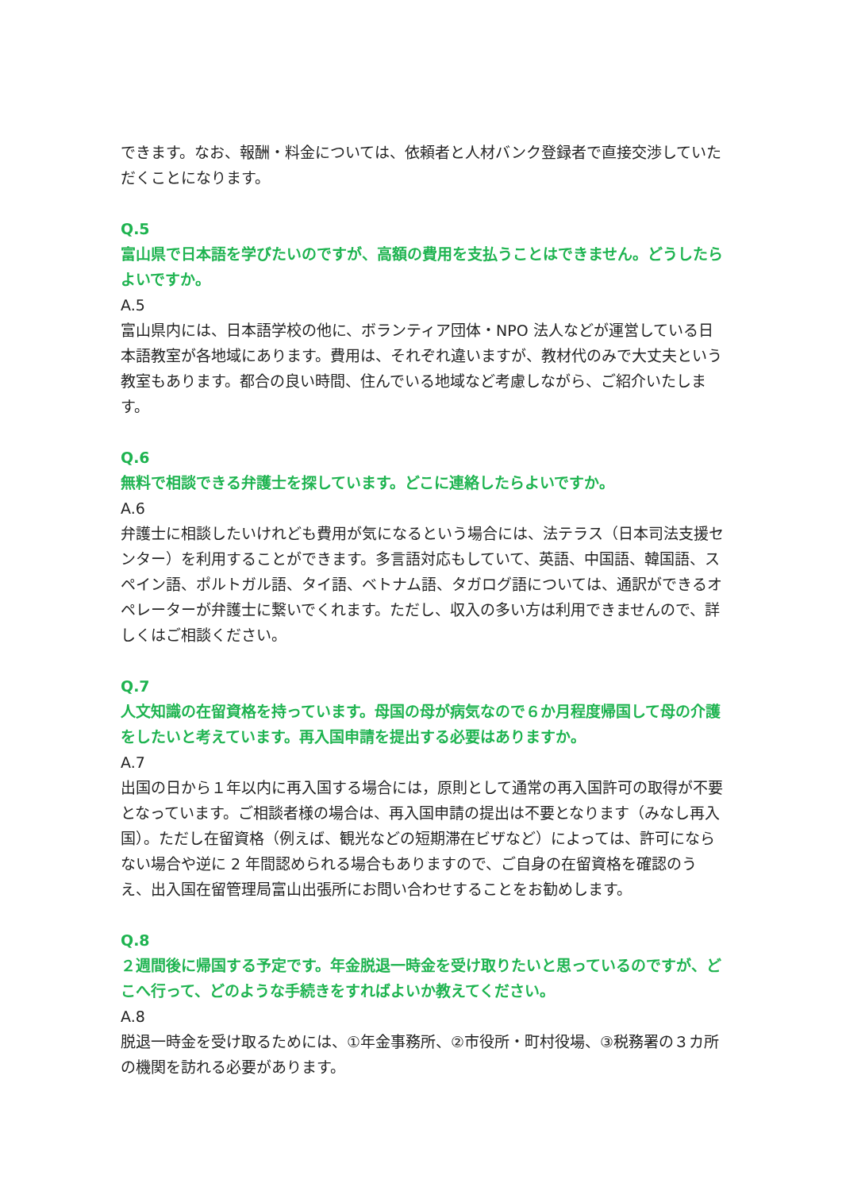できます。なお、報酬・料金については、依頼者と人材バンク登録者で直接交渉していただくことになります。
Q.5
富山県で日本語を学びたいのですが、高額の費用を支払うことはできません。どうしたらよいですか。
A.5
富山県内には、日本語学校の他に、ボランティア団体・NPO 法人などが運営している日本語教室が各地域にあります。費用は、それぞれ違いますが、教材代のみで大丈夫という教室もあります。都合の良い時間、住んでいる地域など考慮しながら、ご紹介いたします。
Q.6
無料で相談できる弁護士を探しています。どこに連絡したらよいですか。
A.6
弁護士に相談したいけれども費用が気になるという場合には、法テラス（日本司法支援センター）を利用することができます。多言語対応もしていて、英語、中国語、韓国語、スペイン語、ポルトガル語、タイ語、ベトナム語、タガログ語については、通訳ができるオペレーターが弁護士に繋いでくれます。ただし、収入の多い方は利用できませんので、詳しくはご相談ください。
Q.7
人文知識の在留資格を持っています。母国の母が病気なので６か月程度帰国して母の介護をしたいと考えています。再入国申請を提出する必要はありますか。
A.7
出国の日から１年以内に再入国する場合には，原則として通常の再入国許可の取得が不要となっています。ご相談者様の場合は、再入国申請の提出は不要となります（みなし再入国）。ただし在留資格（例えば、観光などの短期滞在ビザなど）によっては、許可にならない場合や逆に 2 年間認められる場合もありますので、ご自身の在留資格を確認のうえ、出入国在留管理局富山出張所にお問い合わせすることをお勧めします。
Q.8
２週間後に帰国する予定です。年金脱退一時金を受け取りたいと思っているのですが、どこへ行って、どのような手続きをすればよいか教えてください。
A.8
脱退一時金を受け取るためには、①年金事務所、②市役所・町村役場、③税務署の３カ所の機関を訪れる必要があります。